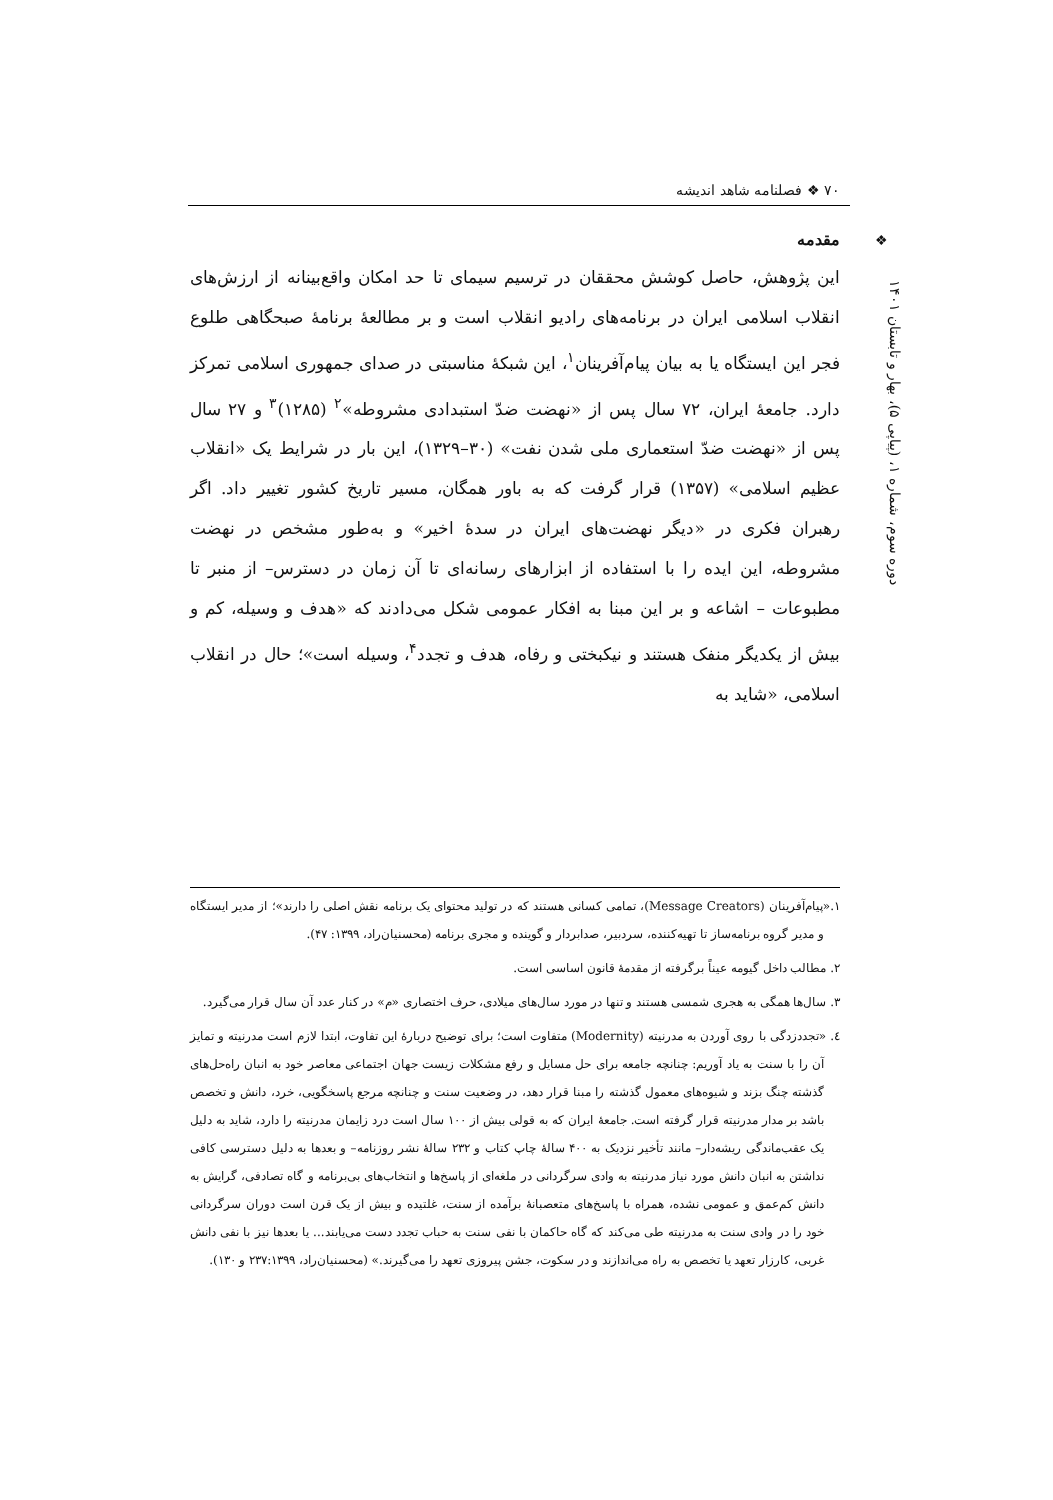۷۰ ❖ فصلنامه شاهد اندیشه
❖
دوره سوم، شماره ۱، (پیاپی ۵)، بهار و تابستان ۱۴۰۱
مقدمه
این پژوهش، حاصل کوشش محققان در ترسیم سیمای تا حد امکان واقع‌بینانه از ارزش‌های انقلاب اسلامی ایران در برنامه‌های رادیو انقلاب است و بر مطالعهٔ برنامهٔ صبحگاهی طلوع فجر این ایستگاه یا به بیان پیام‌آفرینان<sup>۱</sup>، این شبکهٔ مناسبتی در صدای جمهوری اسلامی تمرکز دارد. جامعهٔ ایران، ۷۲ سال پس از «نهضت ضدّ استبدادی مشروطه»<sup>۲</sup> (۱۲۸۵)<sup>۳</sup> و ۲۷ سال پس از «نهضت ضدّ استعماری ملی شدن نفت» (۳۰–۱۳۲۹)، این بار در شرایط یک «انقلاب عظیم اسلامی» (۱۳۵۷) قرار گرفت که به باور همگان، مسیر تاریخ کشور تغییر داد. اگر رهبران فکری در «دیگر نهضت‌های ایران در سدهٔ اخیر» و به‌طور مشخص در نهضت مشروطه، این ایده را با استفاده از ابزارهای رسانه‌ای تا آن زمان در دسترس– از منبر تا مطبوعات – اشاعه و بر این مبنا به افکار عمومی شکل می‌دادند که «هدف و وسیله، کم و بیش از یکدیگر منفک هستند و نیکبختی و رفاه، هدف و تجدد<sup>۴</sup>، وسیله است»؛ حال در انقلاب اسلامی، «شاید به
۱.«پیام‌آفرینان (Message Creators)، تمامی کسانی هستند که در تولید محتوای یک برنامه نقش اصلی را دارند»؛ از مدیر ایستگاه و مدیر گروه برنامه‌ساز تا تهیه‌کننده، سردبیر، صدابردار و گوینده و مجری برنامه (محسنیان‌راد، ۱۳۹۹: ۴۷).
۲. مطالب داخل گیومه عیناً برگرفته از مقدمهٔ قانون اساسی است.
۳. سال‌ها همگی به هجری شمسی هستند و تنها در مورد سال‌های میلادی، حرف اختصاری «م» در کنار عدد آن سال قرار می‌گیرد.
٤. «تجددزدگی با روی آوردن به مدرنیته (Modernity) متفاوت است؛ برای توضیح دربارهٔ این تفاوت، ابتدا لازم است مدرنیته و تمایز آن را با سنت به یاد آوریم: چنانچه جامعه برای حل مسایل و رفع مشکلات زیست جهان اجتماعی معاصر خود به انبان راه‌حل‌های گذشته چنگ بزند و شیوه‌های معمول گذشته را مبنا قرار دهد، در وضعیت سنت و چنانچه مرجع پاسخگویی، خرد، دانش و تخصص باشد بر مدار مدرنیته قرار گرفته است. جامعهٔ ایران که به قولی بیش از ۱۰۰ سال است درد زایمان مدرنیته را دارد، شاید به دلیل یک عقب‌ماندگی ریشه‌دار– مانند تأخیر نزدیک به ۴۰۰ سالهٔ چاپ کتاب و ۲۳۲ سالهٔ نشر روزنامه– و بعدها به دلیل دسترسی کافی نداشتن به انبان دانش مورد نیاز مدرنیته به وادی سرگردانی در ملغه‌ای از پاسخ‌ها و انتخاب‌های بی‌برنامه و گاه تصادفی، گرایش به دانش کم‌عمق و عمومی نشده، همراه با پاسخ‌های متعصبانهٔ برآمده از سنت، غلتیده و بیش از یک قرن است دوران سرگردانی خود را در وادی سنت به مدرنیته طی می‌کند که گاه حاکمان با نفی سنت به حباب تجدد دست می‌یابند... یا بعدها نیز با نفی دانش غربی، کارزار تعهد یا تخصص به راه می‌اندازند و در سکوت، جشن پیروزی تعهد را می‌گیرند.» (محسنیان‌راد، ۲۳۷:۱۳۹۹ و ۱۳۰).